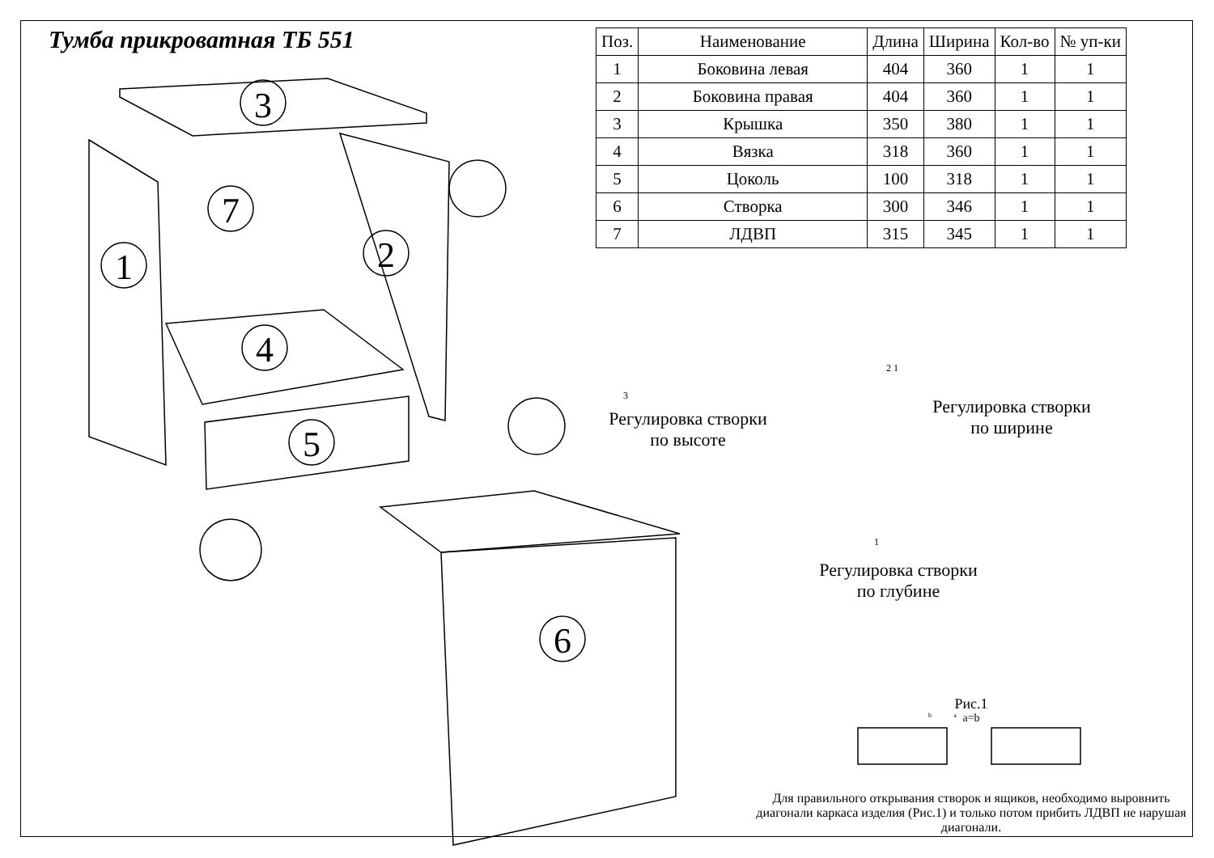Тумба прикроватная ТБ 551
| Поз. | Наименование | Длина | Ширина | Кол-во | № уп-ки |
| --- | --- | --- | --- | --- | --- |
| 1 | Боковина левая | 404 | 360 | 1 | 1 |
| 2 | Боковина правая | 404 | 360 | 1 | 1 |
| 3 | Крышка | 350 | 380 | 1 | 1 |
| 4 | Вязка | 318 | 360 | 1 | 1 |
| 5 | Цоколь | 100 | 318 | 1 | 1 |
| 6 | Створка | 300 | 346 | 1 | 1 |
| 7 | ЛДВП | 315 | 345 | 1 | 1 |
3
7
1 2
4
5
6
3
2 1
1
Регулировка створки
по высоте
Регулировка створки
по ширине
Регулировка створки
по глубине
Рис.1
b a a=b
Для правильного открывания створок и ящиков, необходимо выровнить диагонали каркаса изделия (Рис.1) и только потом прибить ЛДВП не нарушая диагонали.